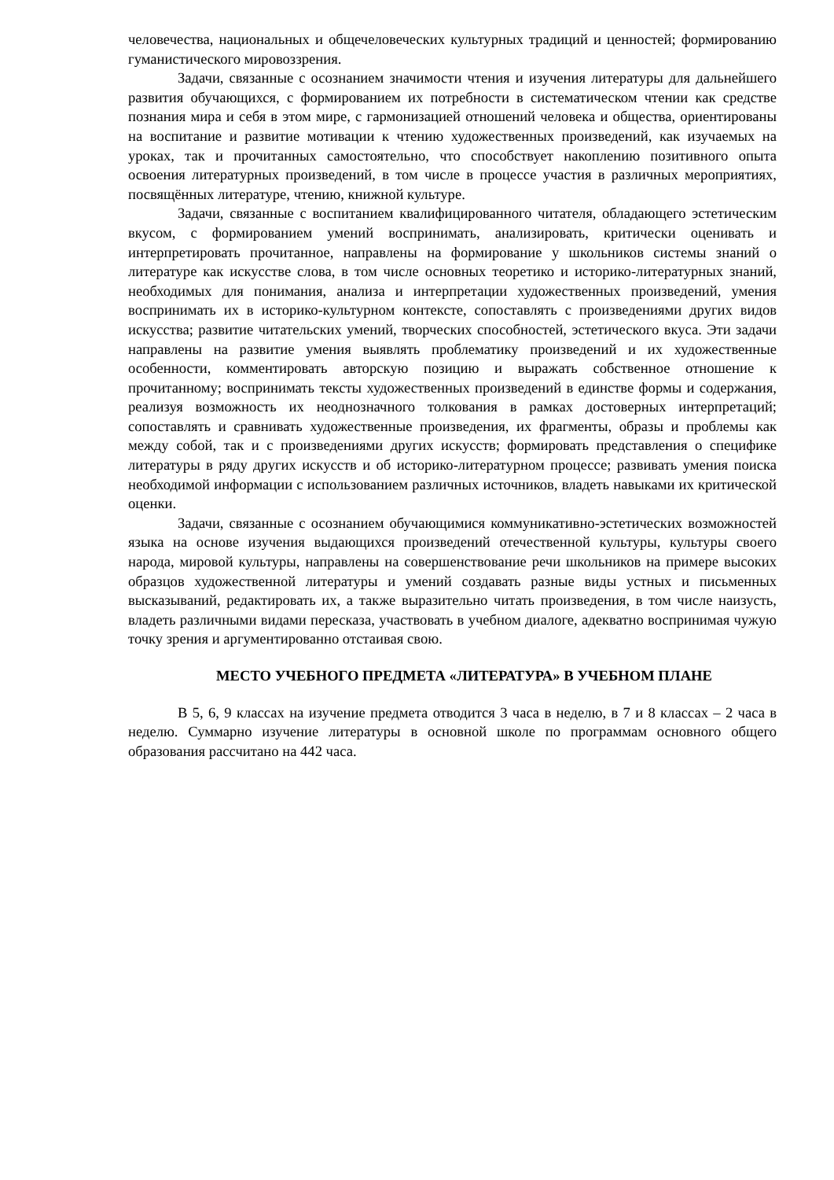человечества, национальных и общечеловеческих культурных традиций и ценностей; формированию гуманистического мировоззрения.
Задачи, связанные с осознанием значимости чтения и изучения литературы для дальнейшего развития обучающихся, с формированием их потребности в систематическом чтении как средстве познания мира и себя в этом мире, с гармонизацией отношений человека и общества, ориентированы на воспитание и развитие мотивации к чтению художественных произведений, как изучаемых на уроках, так и прочитанных самостоятельно, что способствует накоплению позитивного опыта освоения литературных произведений, в том числе в процессе участия в различных мероприятиях, посвящённых литературе, чтению, книжной культуре.
Задачи, связанные с воспитанием квалифицированного читателя, обладающего эстетическим вкусом, с формированием умений воспринимать, анализировать, критически оценивать и интерпретировать прочитанное, направлены на формирование у школьников системы знаний о литературе как искусстве слова, в том числе основных теоретико и историко-литературных знаний, необходимых для понимания, анализа и интерпретации художественных произведений, умения воспринимать их в историко-культурном контексте, сопоставлять с произведениями других видов искусства; развитие читательских умений, творческих способностей, эстетического вкуса. Эти задачи направлены на развитие умения выявлять проблематику произведений и их художественные особенности, комментировать авторскую позицию и выражать собственное отношение к прочитанному; воспринимать тексты художественных произведений в единстве формы и содержания, реализуя возможность их неоднозначного толкования в рамках достоверных интерпретаций; сопоставлять и сравнивать художественные произведения, их фрагменты, образы и проблемы как между собой, так и с произведениями других искусств; формировать представления о специфике литературы в ряду других искусств и об историко-литературном процессе; развивать умения поиска необходимой информации с использованием различных источников, владеть навыками их критической оценки.
Задачи, связанные с осознанием обучающимися коммуникативно-эстетических возможностей языка на основе изучения выдающихся произведений отечественной культуры, культуры своего народа, мировой культуры, направлены на совершенствование речи школьников на примере высоких образцов художественной литературы и умений создавать разные виды устных и письменных высказываний, редактировать их, а также выразительно читать произведения, в том числе наизусть, владеть различными видами пересказа, участвовать в учебном диалоге, адекватно воспринимая чужую точку зрения и аргументированно отстаивая свою.
МЕСТО УЧЕБНОГО ПРЕДМЕТА «ЛИТЕРАТУРА» В УЧЕБНОМ ПЛАНЕ
В 5, 6, 9 классах на изучение предмета отводится 3 часа в неделю, в 7 и 8 классах – 2 часа в неделю. Суммарно изучение литературы в основной школе по программам основного общего образования рассчитано на 442 часа.